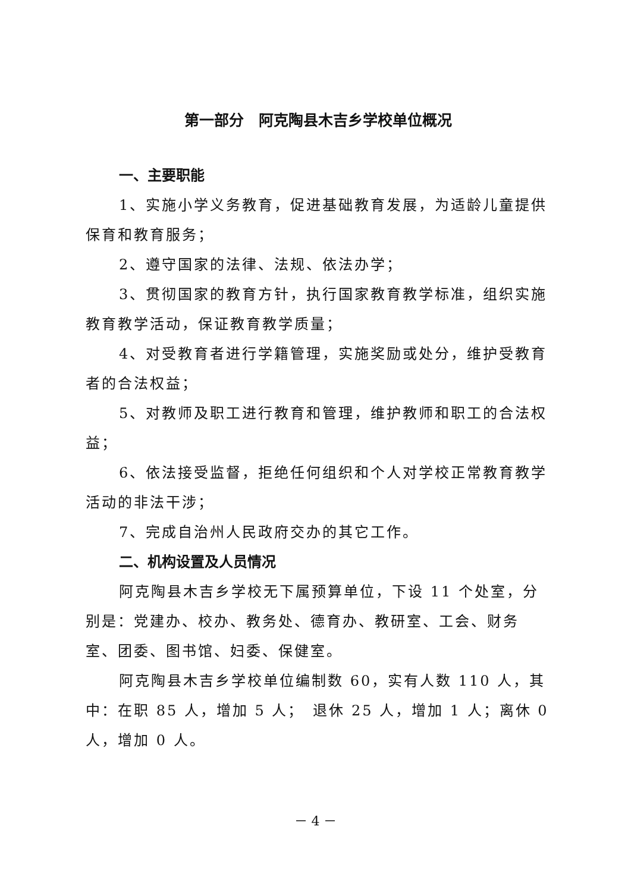第一部分　阿克陶县木吉乡学校单位概况
一、主要职能
1、实施小学义务教育，促进基础教育发展，为适龄儿童提供保育和教育服务；
2、遵守国家的法律、法规、依法办学；
3、贯彻国家的教育方针，执行国家教育教学标准，组织实施教育教学活动，保证教育教学质量；
4、对受教育者进行学籍管理，实施奖励或处分，维护受教育者的合法权益；
5、对教师及职工进行教育和管理，维护教师和职工的合法权益；
6、依法接受监督，拒绝任何组织和个人对学校正常教育教学活动的非法干涉；
7、完成自治州人民政府交办的其它工作。
二、机构设置及人员情况
阿克陶县木吉乡学校无下属预算单位，下设 11 个处室，分别是：党建办、校办、教务处、德育办、教研室、工会、财务室、团委、图书馆、妇委、保健室。
阿克陶县木吉乡学校单位编制数 60，实有人数 110 人，其中：在职 85 人，增加 5 人；　退休 25 人，增加 1 人；离休 0 人，增加 0 人。
－ 4 －